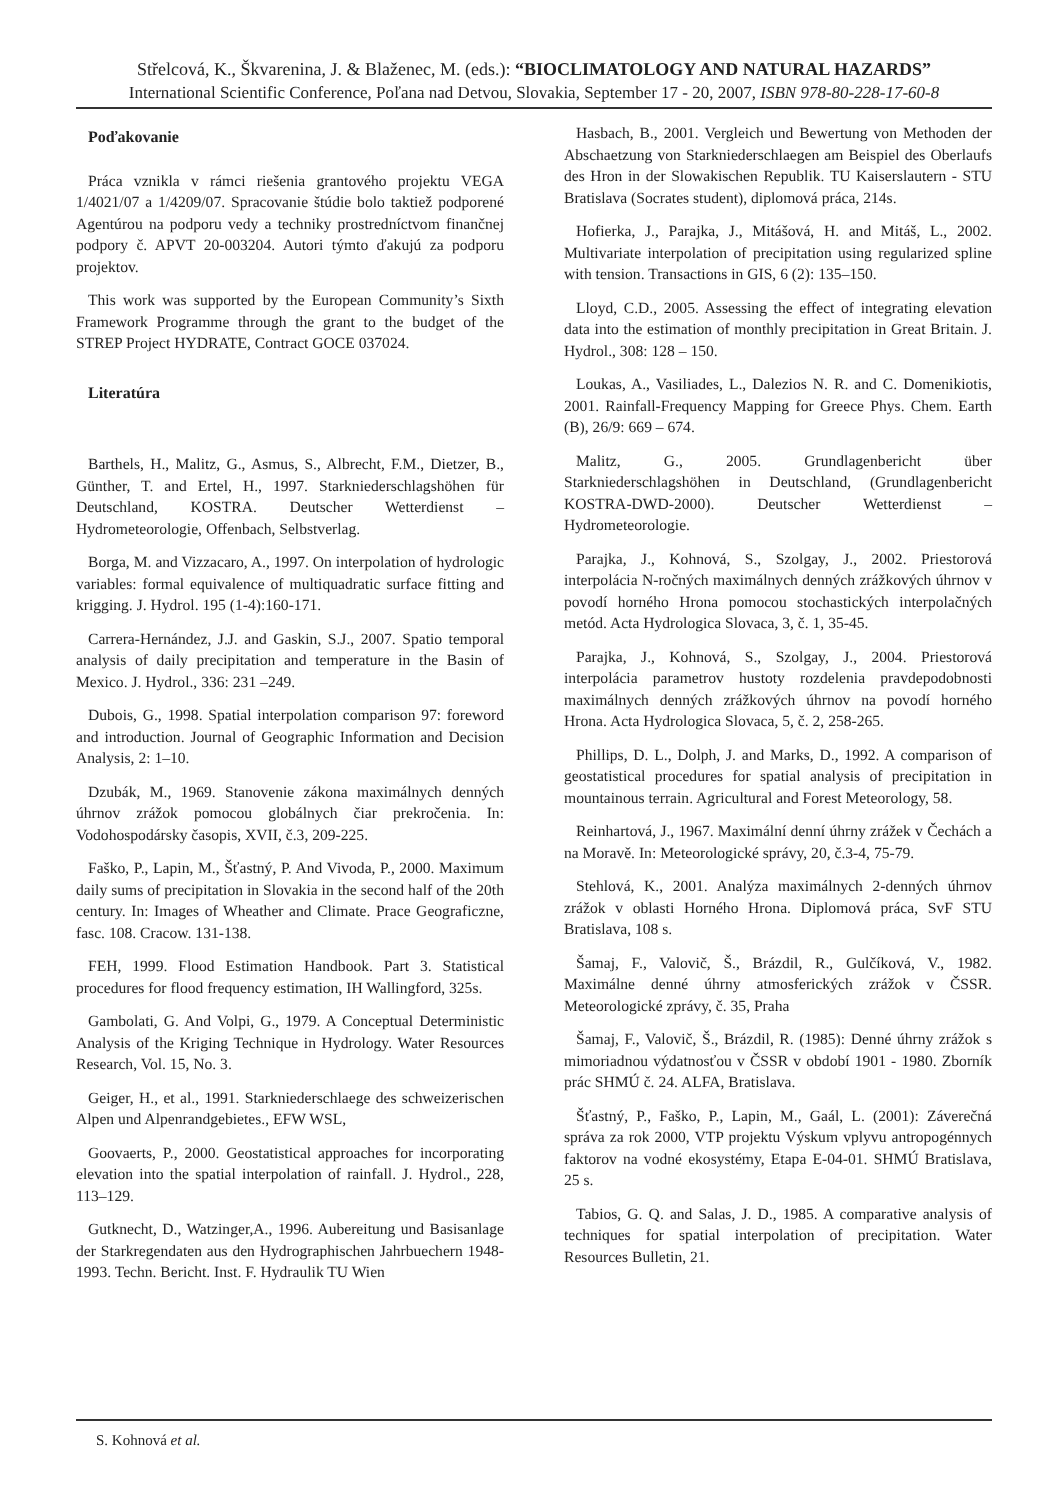Střelcová, K., Škvarenina, J. & Blaženec, M. (eds.): “BIOCLIMATOLOGY AND NATURAL HAZARDS”
International Scientific Conference, Poľana nad Detvou, Slovakia, September 17 - 20, 2007, ISBN 978-80-228-17-60-8
Poďakovanie
Práca vznikla v rámci riešenia grantového projektu VEGA 1/4021/07 a 1/4209/07. Spracovanie štúdie bolo taktiež podporené Agentúrou na podporu vedy a techniky prostredníctvom finančnej podpory č. APVT 20-003204. Autori týmto ďakujú za podporu projektov.
This work was supported by the European Community’s Sixth Framework Programme through the grant to the budget of the STREP Project HYDRATE, Contract GOCE 037024.
Literatúra
Barthels, H., Malitz, G., Asmus, S., Albrecht, F.M., Dietzer, B., Günther, T. and Ertel, H., 1997. Starkniederschlagshöhen für Deutschland, KOSTRA. Deutscher Wetterdienst – Hydrometeorologie, Offenbach, Selbstverlag.
Borga, M. and Vizzacaro, A., 1997. On interpolation of hydrologic variables: formal equivalence of multiquadratic surface fitting and krigging. J. Hydrol. 195 (1-4):160-171.
Carrera-Hernández, J.J. and Gaskin, S.J., 2007. Spatio temporal analysis of daily precipitation and temperature in the Basin of Mexico. J. Hydrol., 336: 231 –249.
Dubois, G., 1998. Spatial interpolation comparison 97: foreword and introduction. Journal of Geographic Information and Decision Analysis, 2: 1–10.
Dzubák, M., 1969. Stanovenie zákona maximálnych denných úhrnov zrážok pomocou globálnych čiar prekročenia. In: Vodohospodársky časopis, XVII, č.3, 209-225.
Faško, P., Lapin, M., Šťastný, P. And Vivoda, P., 2000. Maximum daily sums of precipitation in Slovakia in the second half of the 20th century. In: Images of Wheather and Climate. Prace Geograficzne, fasc. 108. Cracow. 131-138.
FEH, 1999. Flood Estimation Handbook. Part 3. Statistical procedures for flood frequency estimation, IH Wallingford, 325s.
Gambolati, G. And Volpi, G., 1979. A Conceptual Deterministic Analysis of the Kriging Technique in Hydrology. Water Resources Research, Vol. 15, No. 3.
Geiger, H., et al., 1991. Starkniederschlaege des schweizerischen Alpen und Alpenrandgebietes., EFW WSL,
Goovaerts, P., 2000. Geostatistical approaches for incorporating elevation into the spatial interpolation of rainfall. J. Hydrol., 228, 113–129.
Gutknecht, D., Watzinger,A., 1996. Aubereitung und Basisanlage der Starkregendaten aus den Hydrographischen Jahrbuechern 1948-1993. Techn. Bericht. Inst. F. Hydraulik TU Wien
Hasbach, B., 2001. Vergleich und Bewertung von Methoden der Abschaetzung von Starkniederschlaegen am Beispiel des Oberlaufs des Hron in der Slowakischen Republik. TU Kaiserslautern - STU Bratislava (Socrates student), diplomová práca, 214s.
Hofierka, J., Parajka, J., Mitášová, H. and Mitáš, L., 2002. Multivariate interpolation of precipitation using regularized spline with tension. Transactions in GIS, 6 (2): 135–150.
Lloyd, C.D., 2005. Assessing the effect of integrating elevation data into the estimation of monthly precipitation in Great Britain. J. Hydrol., 308: 128 – 150.
Loukas, A., Vasiliades, L., Dalezios N. R. and C. Domenikiotis, 2001. Rainfall-Frequency Mapping for Greece Phys. Chem. Earth (B), 26/9: 669 – 674.
Malitz, G., 2005. Grundlagenbericht über Starkniederschlagshöhen in Deutschland, (Grundlagenbericht KOSTRA-DWD-2000). Deutscher Wetterdienst – Hydrometeorologie.
Parajka, J., Kohnová, S., Szolgay, J., 2002. Priestorová interpolácia N-ročných maximálnych denných zrážkových úhrnov v povodí horného Hrona pomocou stochastických interpolačných metód. Acta Hydrologica Slovaca, 3, č. 1, 35-45.
Parajka, J., Kohnová, S., Szolgay, J., 2004. Priestorová interpolácia parametrov hustoty rozdelenia pravdepodobnosti maximálnych denných zrážkových úhrnov na povodí horného Hrona. Acta Hydrologica Slovaca, 5, č. 2, 258-265.
Phillips, D. L., Dolph, J. and Marks, D., 1992. A comparison of geostatistical procedures for spatial analysis of precipitation in mountainous terrain. Agricultural and Forest Meteorology, 58.
Reinhartová, J., 1967. Maximální denní úhrny zrážek v Čechách a na Moravě. In: Meteorologické správy, 20, č.3-4, 75-79.
Stehlová, K., 2001. Analýza maximálnych 2-denných úhrnov zrážok v oblasti Horného Hrona. Diplomová práca, SvF STU Bratislava, 108 s.
Šamaj, F., Valovič, Š., Brázdil, R., Gulčíková, V., 1982. Maximálne denné úhrny atmosferických zrážok v ČSSR. Meteorologické zprávy, č. 35, Praha
Šamaj, F., Valovič, Š., Brázdil, R. (1985): Denné úhrny zrážok s mimoriadnou výdatnosťou v ČSSR v období 1901 - 1980. Zborník prác SHMÚ č. 24. ALFA, Bratislava.
Šťastný, P., Faško, P., Lapin, M., Gaál, L. (2001): Záverečná správa za rok 2000, VTP projektu Výskum vplyvu antropogénnych faktorov na vodné ekosystémy, Etapa E-04-01. SHMÚ Bratislava, 25 s.
Tabios, G. Q. and Salas, J. D., 1985. A comparative analysis of techniques for spatial interpolation of precipitation. Water Resources Bulletin, 21.
S. Kohnová et al.